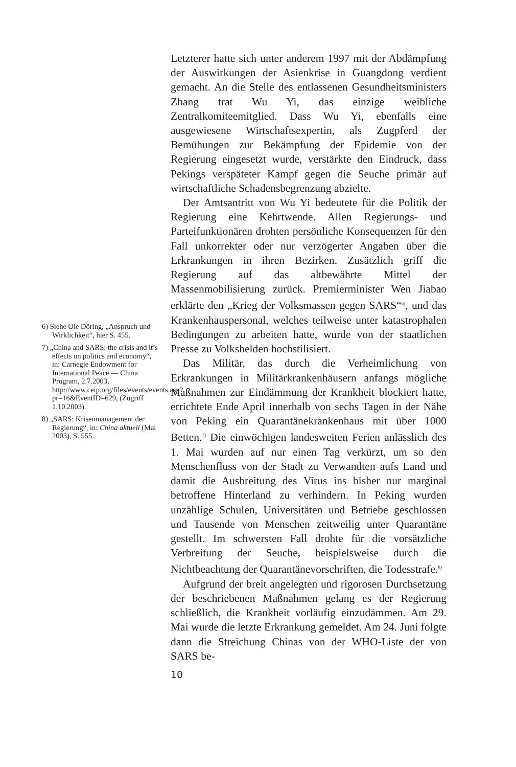6) Siehe Ole Döring, „Anspruch und Wirklichkeit“, hier S. 455.
7) „China and SARS: the crisis and it’s effects on politics and economy“, in: Carnegie Endowment for International Peace — China Program, 2.7.2003, http://www.ceip.org/files/events/events.asp?pr=16&EventID=629, (Zugriff 1.10.2003).
8) „SARS: Krisenmanagement der Regierung“, in: China aktuell (Mai 2003), S. 555.
Letzterer hatte sich unter anderem 1997 mit der Abdämpfung der Auswirkungen der Asienkrise in Guangdong verdient gemacht. An die Stelle des entlassenen Gesundheitsministers Zhang trat Wu Yi, das einzige weibliche Zentralkomiteemitglied. Dass Wu Yi, ebenfalls eine ausgewiesene Wirtschaftsexpertin, als Zugpferd der Bemühungen zur Bekämpfung der Epidemie von der Regierung eingesetzt wurde, verstärkte den Eindruck, dass Pekings verspäteter Kampf gegen die Seuche primär auf wirtschaftliche Schadensbegrenzung abzielte.
Der Amtsantritt von Wu Yi bedeutete für die Politik der Regierung eine Kehrtwende. Allen Regierungs- und Parteifunktionären drohten persönliche Konsequenzen für den Fall unkorrekter oder nur verzögerter Angaben über die Erkrankungen in ihren Bezirken. Zusätzlich griff die Regierung auf das altbewährte Mittel der Massenmobilisierung zurück. Premierminister Wen Jiabao erklärte den „Krieg der Volksmassen gegen SARS“<sup>6)</sup>, und das Krankenhauspersonal, welches teilweise unter katastrophalen Bedingungen zu arbeiten hatte, wurde von der staatlichen Presse zu Volkshelden hochstilisiert.
Das Militär, das durch die Verheimlichung von Erkrankungen in Militärkrankenhäusern anfangs mögliche Maßnahmen zur Eindämmung der Krankheit blockiert hatte, errichtete Ende April innerhalb von sechs Tagen in der Nähe von Peking ein Quarantänekrankenhaus mit über 1000 Betten.<sup>7)</sup> Die einwöchigen landesweiten Ferien anlässlich des 1. Mai wurden auf nur einen Tag verkürzt, um so den Menschenfluss von der Stadt zu Verwandten aufs Land und damit die Ausbreitung des Virus ins bisher nur marginal betroffene Hinterland zu verhindern. In Peking wurden unzählige Schulen, Universitäten und Betriebe geschlossen und Tausende von Menschen zeitweilig unter Quarantäne gestellt. Im schwersten Fall drohte für die vorsätzliche Verbreitung der Seuche, beispielsweise durch die Nichtbeachtung der Quarantänevorschriften, die Todesstrafe.<sup>8)</sup>
Aufgrund der breit angelegten und rigorosen Durchsetzung der beschriebenen Maßnahmen gelang es der Regierung schließlich, die Krankheit vorläufig einzudämmen. Am 29. Mai wurde die letzte Erkrankung gemeldet. Am 24. Juni folgte dann die Streichung Chinas von der WHO-Liste der von SARS be-
10